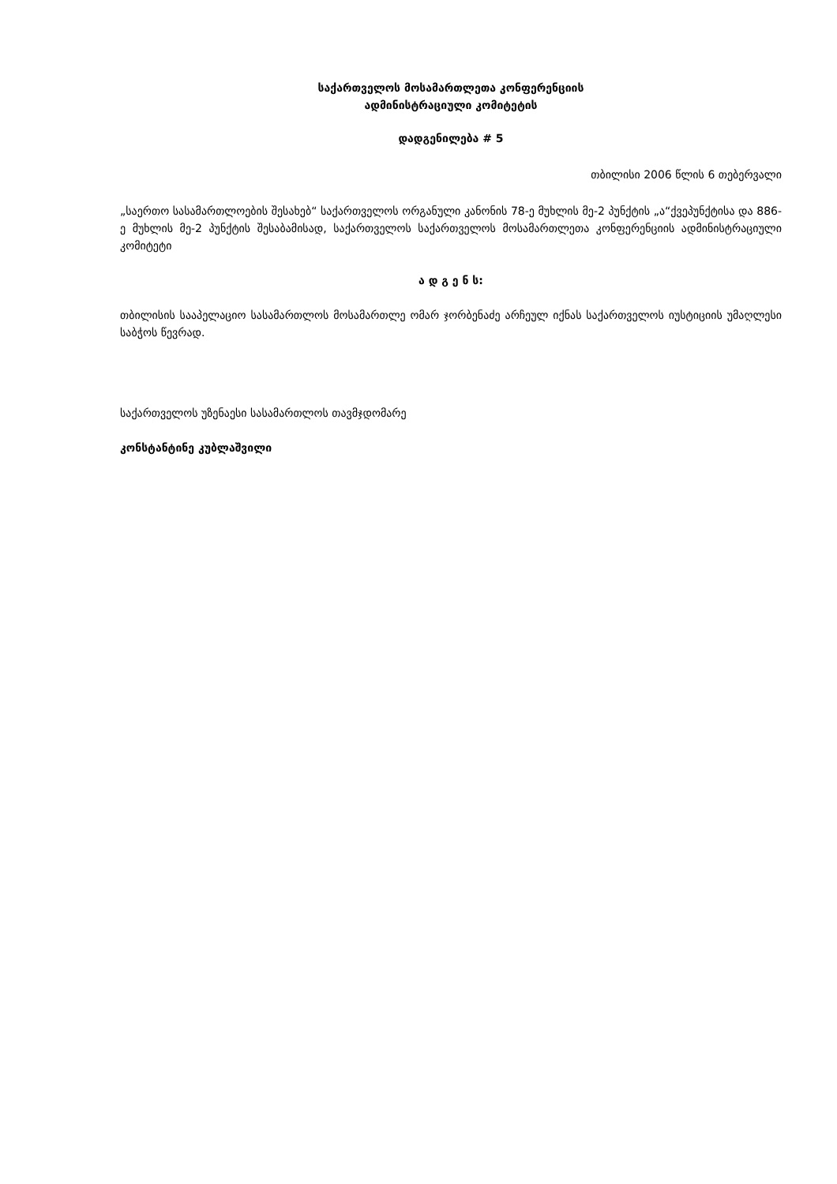საქართველოს მოსამართლეთა კონფერენციის
ადმინისტრაციული კომიტეტის
დადგენილება # 5
თბილისი 2006 წლის 6 თებერვალი
„საერთო სასამართლოების შესახებ“ საქართველოს ორგანული კანონის 78-ე მუხლის მე-2 პუნქტის „ა“ქვეპუნქტისა და 886-ე მუხლის მე-2 პუნქტის შესაბამისად, საქართველოს საქართველოს მოსამართლეთა კონფერენციის ადმინისტრაციული კომიტეტი
ა დ გ ე ნ ს:
თბილისის სააპელაციო სასამართლოს მოსამართლე ომარ ჯორბენაძე არჩეულ იქნას საქართველოს იუსტიციის უმაღლესი საბჭოს წევრად.
საქართველოს უზენაესი სასამართლოს თავმჯდომარე
კონსტანტინე კუბლაშვილი